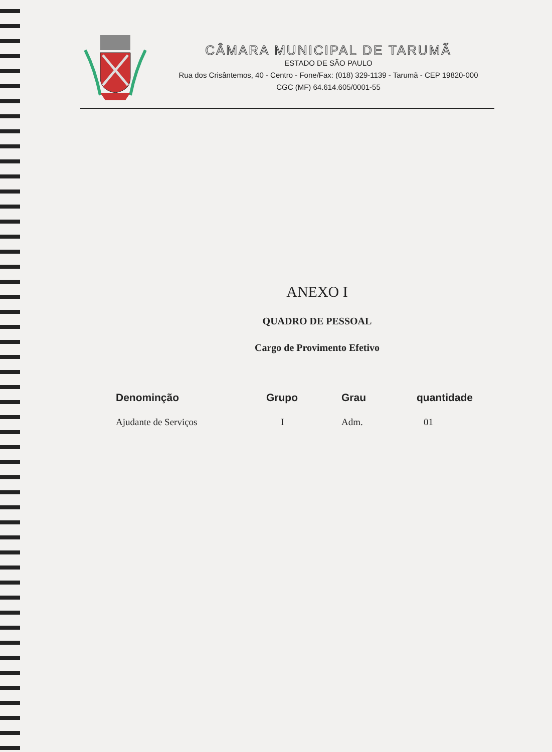CÂMARA MUNICIPAL DE TARUMÃ
ESTADO DE SÃO PAULO
Rua dos Crisântemos, 40 - Centro - Fone/Fax: (018) 329-1139 - Tarumã - CEP 19820-000
CGC (MF) 64.614.605/0001-55
ANEXO I
QUADRO DE PESSOAL
Cargo de Provimento Efetivo
| Denominção | Grupo | Grau | quantidade |
| --- | --- | --- | --- |
| Ajudante de Serviços | I | Adm. | 01 |